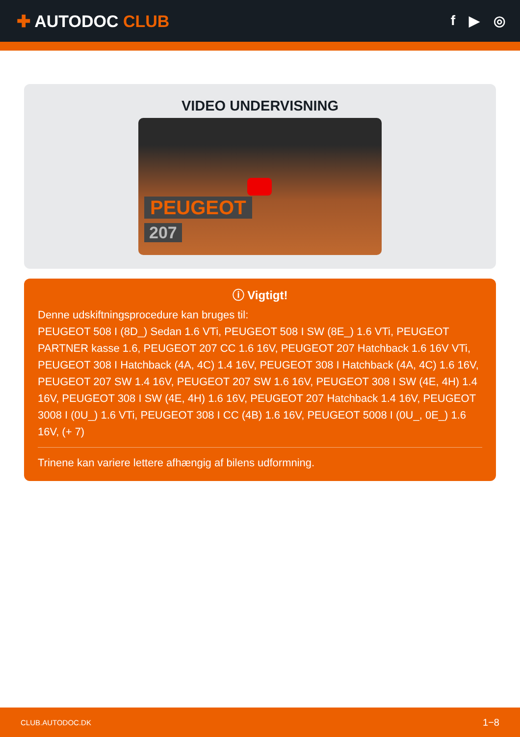✚ AUTODOC CLUB
f ▶ ◎
VIDEO UNDERVISNING
PEUGEOT
207
ⓘ Vigtigt!
Denne udskiftningsprocedure kan bruges til:
PEUGEOT 508 I (8D_) Sedan 1.6 VTi, PEUGEOT 508 I SW (8E_) 1.6 VTi, PEUGEOT PARTNER kasse 1.6, PEUGEOT 207 CC 1.6 16V, PEUGEOT 207 Hatchback 1.6 16V VTi, PEUGEOT 308 I Hatchback (4A, 4C) 1.4 16V, PEUGEOT 308 I Hatchback (4A, 4C) 1.6 16V, PEUGEOT 207 SW 1.4 16V, PEUGEOT 207 SW 1.6 16V, PEUGEOT 308 I SW (4E, 4H) 1.4 16V, PEUGEOT 308 I SW (4E, 4H) 1.6 16V, PEUGEOT 207 Hatchback 1.4 16V, PEUGEOT 3008 I (0U_) 1.6 VTi, PEUGEOT 308 I CC (4B) 1.6 16V, PEUGEOT 5008 I (0U_, 0E_) 1.6 16V, (+ 7)
Trinene kan variere lettere afhængig af bilens udformning.
CLUB.AUTODOC.DK 1−8